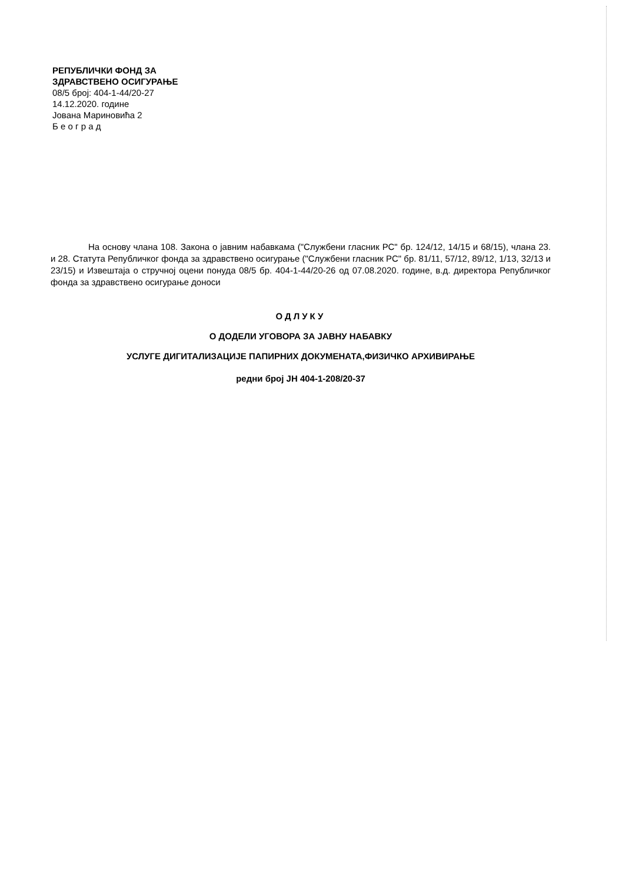РЕПУБЛИЧКИ ФОНД ЗА
ЗДРАВСТВЕНО ОСИГУРАЊЕ
08/5 број: 404-1-44/20-27
14.12.2020. године
Јована Мариновића 2
Б е о г р а д
На основу члана 108. Закона о јавним набавкама ("Службени гласник РС" бр. 124/12, 14/15 и 68/15), члана 23. и 28. Статута Републичког фонда за здравствено осигурање ("Службени гласник РС" бр. 81/11, 57/12, 89/12, 1/13, 32/13 и 23/15) и Извештаја о стручној оцени понуда 08/5 бр. 404-1-44/20-26 од 07.08.2020. године, в.д. директора Републичког фонда за здравствено осигурање доноси
ОДЛУКУ
О ДОДЕЛИ УГОВОРА ЗА ЈАВНУ НАБАВКУ
УСЛУГЕ ДИГИТАЛИЗАЦИЈЕ ПАПИРНИХ ДОКУМЕНАТА,ФИЗИЧКО АРХИВИРАЊЕ
редни број ЈН 404-1-208/20-37